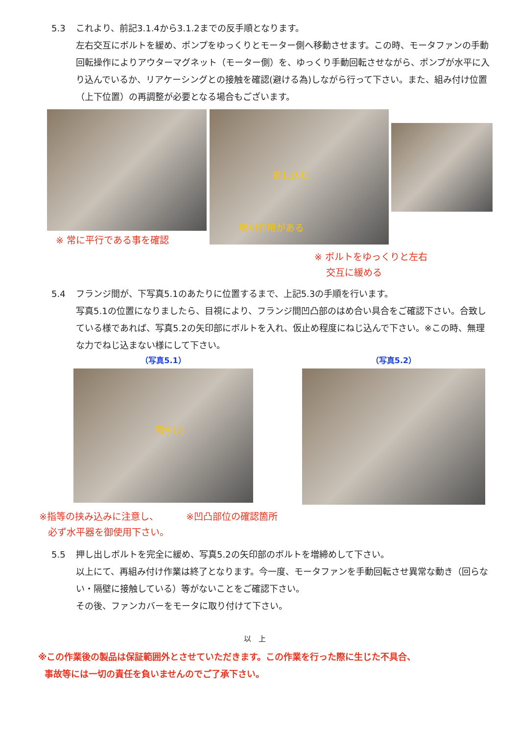5.3 これより、前記3.1.4から3.1.2までの反手順となります。
左右交互にボルトを緩め、ポンプをゆっくりとモーター側へ移動させます。この時、モータファンの手動回転操作によりアウターマグネット（モーター側）を、ゆっくり手動回転させながら、ポンプが水平に入り込んでいるか、リアケーシングとの接触を確認(避ける為)しながら行って下さい。また、組み付け位置（上下位置）の再調整が必要となる場合もございます。
※ 常に平行である事を確認
差し込む
吸引作用がある
※ ボルトをゆっくりと左右
交互に緩める
5.4 フランジ間が、下写真5.1のあたりに位置するまで、上記5.3の手順を行います。
写真5.1の位置になりましたら、目視により、フランジ間凹凸部のはめ合い具合をご確認下さい。合致している様であれば、写真5.2の矢印部にボルトを入れ、仮止め程度にねじ込んで下さい。※この時、無理な力でねじ込まない様にして下さい。
（写真5.1）
吸引力
（写真5.2）
※指等の挟み込みに注意し、
必ず水平器を御使用下さい。
※凹凸部位の確認箇所
5.5 押し出しボルトを完全に緩め、写真5.2の矢印部のボルトを増締めして下さい。
以上にて、再組み付け作業は終了となります。今一度、モータファンを手動回転させ異常な動き（回らない・隔壁に接触している）等がないことをご確認下さい。
その後、ファンカバーをモータに取り付けて下さい。
以　上
※この作業後の製品は保証範囲外とさせていただきます。この作業を行った際に生じた不具合、
事故等には一切の責任を負いませんのでご了承下さい。